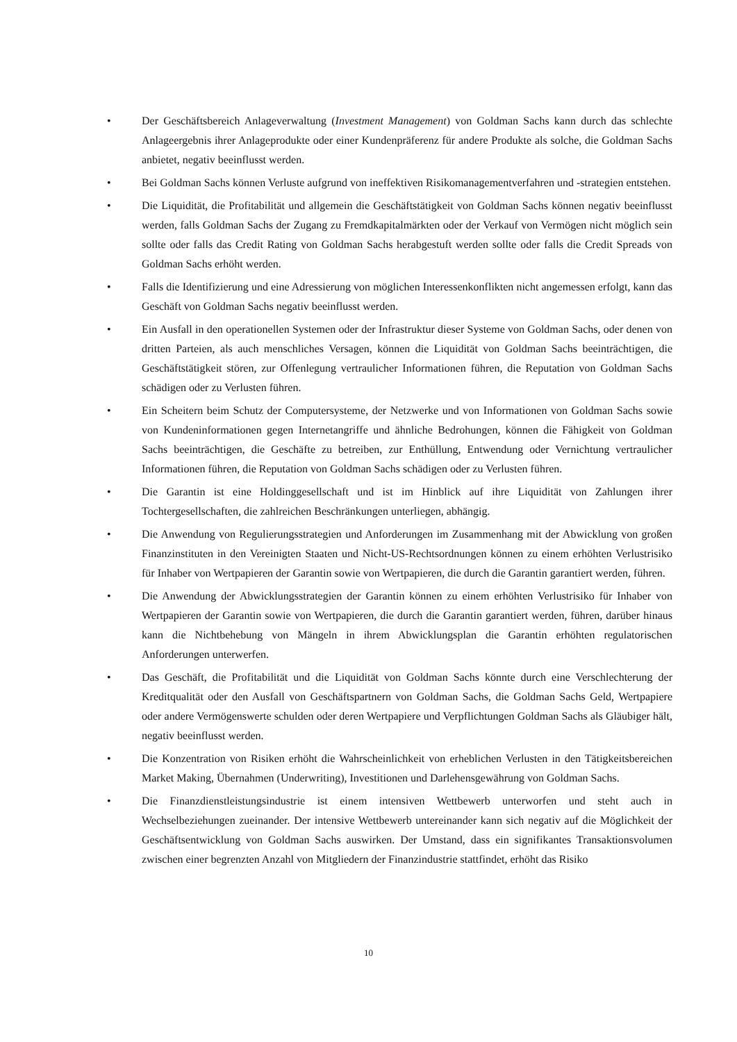• Der Geschäftsbereich Anlageverwaltung (Investment Management) von Goldman Sachs kann durch das schlechte Anlageergebnis ihrer Anlageprodukte oder einer Kundenpräferenz für andere Produkte als solche, die Goldman Sachs anbietet, negativ beeinflusst werden.
• Bei Goldman Sachs können Verluste aufgrund von ineffektiven Risikomanagementverfahren und -strategien entstehen.
• Die Liquidität, die Profitabilität und allgemein die Geschäftstätigkeit von Goldman Sachs können negativ beeinflusst werden, falls Goldman Sachs der Zugang zu Fremdkapitalmärkten oder der Verkauf von Vermögen nicht möglich sein sollte oder falls das Credit Rating von Goldman Sachs herabgestuft werden sollte oder falls die Credit Spreads von Goldman Sachs erhöht werden.
• Falls die Identifizierung und eine Adressierung von möglichen Interessenkonflikten nicht angemessen erfolgt, kann das Geschäft von Goldman Sachs negativ beeinflusst werden.
• Ein Ausfall in den operationellen Systemen oder der Infrastruktur dieser Systeme von Goldman Sachs, oder denen von dritten Parteien, als auch menschliches Versagen, können die Liquidität von Goldman Sachs beeinträchtigen, die Geschäftstätigkeit stören, zur Offenlegung vertraulicher Informationen führen, die Reputation von Goldman Sachs schädigen oder zu Verlusten führen.
• Ein Scheitern beim Schutz der Computersysteme, der Netzwerke und von Informationen von Goldman Sachs sowie von Kundeninformationen gegen Internetangriffe und ähnliche Bedrohungen, können die Fähigkeit von Goldman Sachs beeinträchtigen, die Geschäfte zu betreiben, zur Enthüllung, Entwendung oder Vernichtung vertraulicher Informationen führen, die Reputation von Goldman Sachs schädigen oder zu Verlusten führen.
• Die Garantin ist eine Holdinggesellschaft und ist im Hinblick auf ihre Liquidität von Zahlungen ihrer Tochtergesellschaften, die zahlreichen Beschränkungen unterliegen, abhängig.
• Die Anwendung von Regulierungsstrategien und Anforderungen im Zusammenhang mit der Abwicklung von großen Finanzinstituten in den Vereinigten Staaten und Nicht-US-Rechtsordnungen können zu einem erhöhten Verlustrisiko für Inhaber von Wertpapieren der Garantin sowie von Wertpapieren, die durch die Garantin garantiert werden, führen.
• Die Anwendung der Abwicklungsstrategien der Garantin können zu einem erhöhten Verlustrisiko für Inhaber von Wertpapieren der Garantin sowie von Wertpapieren, die durch die Garantin garantiert werden, führen, darüber hinaus kann die Nichtbehebung von Mängeln in ihrem Abwicklungsplan die Garantin erhöhten regulatorischen Anforderungen unterwerfen.
• Das Geschäft, die Profitabilität und die Liquidität von Goldman Sachs könnte durch eine Verschlechterung der Kreditqualität oder den Ausfall von Geschäftspartnern von Goldman Sachs, die Goldman Sachs Geld, Wertpapiere oder andere Vermögenswerte schulden oder deren Wertpapiere und Verpflichtungen Goldman Sachs als Gläubiger hält, negativ beeinflusst werden.
• Die Konzentration von Risiken erhöht die Wahrscheinlichkeit von erheblichen Verlusten in den Tätigkeitsbereichen Market Making, Übernahmen (Underwriting), Investitionen und Darlehensgewährung von Goldman Sachs.
• Die Finanzdienstleistungsindustrie ist einem intensiven Wettbewerb unterworfen und steht auch in Wechselbeziehungen zueinander. Der intensive Wettbewerb untereinander kann sich negativ auf die Möglichkeit der Geschäftsentwicklung von Goldman Sachs auswirken. Der Umstand, dass ein signifikantes Transaktionsvolumen zwischen einer begrenzten Anzahl von Mitgliedern der Finanzindustrie stattfindet, erhöht das Risiko
10